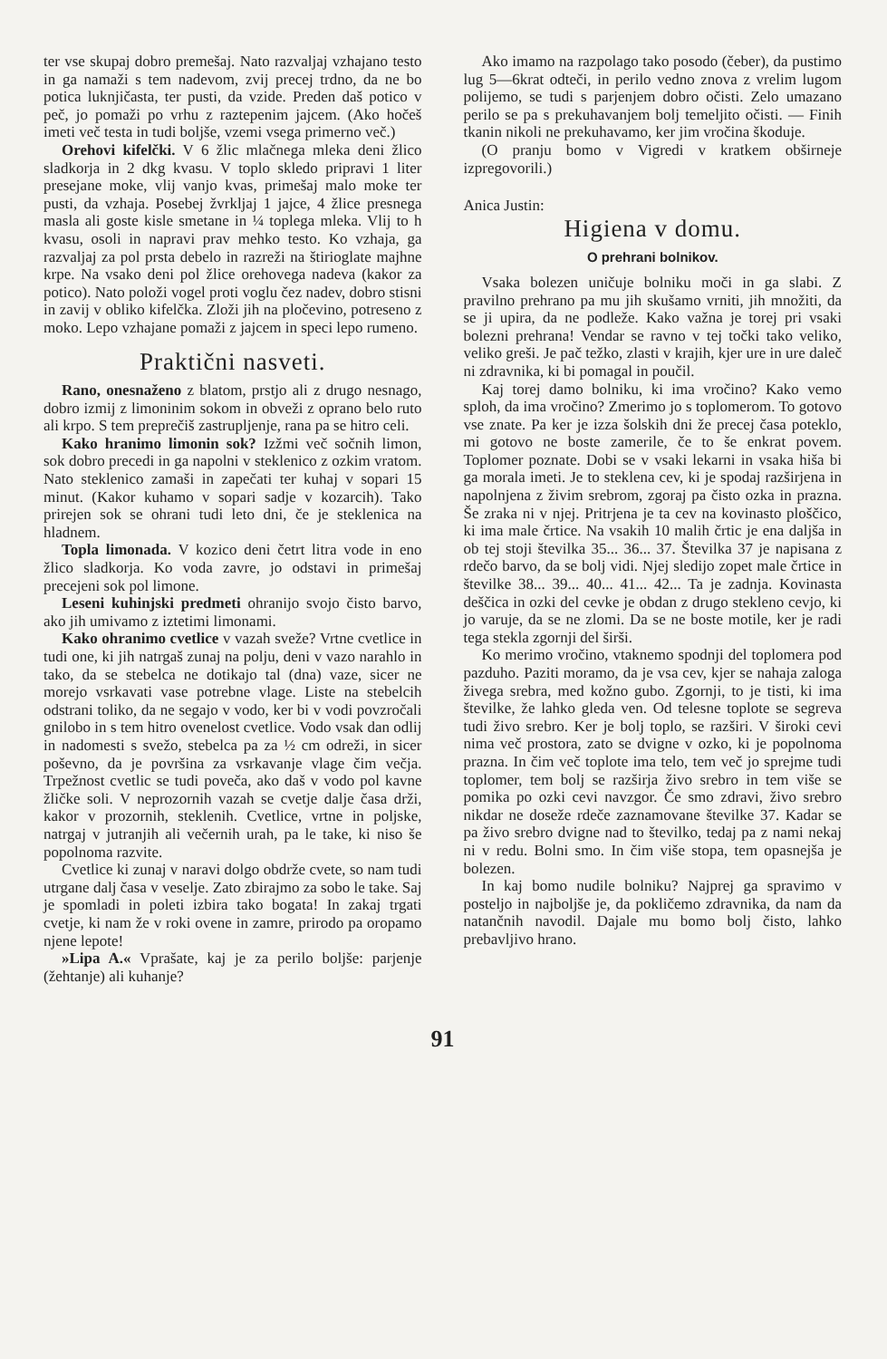ter vse skupaj dobro premešaj. Nato razvaljaj vzhajano testo in ga namaži s tem nadevom, zvij precej trdno, da ne bo potica luknjičasta, ter pusti, da vzide. Preden daš potico v peč, jo pomaži po vrhu z raztepenim jajcem. (Ako hočeš imeti več testa in tudi boljše, vzemi vsega primerno več.)
Orehovi kifelčki. V 6 žlic mlačnega mleka deni žlico sladkorja in 2 dkg kvasu. V toplo skledo pripravi 1 liter presejane moke, vlij vanjo kvas, primešaj malo moke ter pusti, da vzhaja. Posebej žvrkljaj 1 jajce, 4 žlice presnega masla ali goste kisle smetane in ¼ toplega mleka. Vlij to h kvasu, osoli in napravi prav mehko testo. Ko vzhaja, ga razvaljaj za pol prsta debelo in razreži na štirioglate majhne krpe. Na vsako deni pol žlice orehovega nadeva (kakor za potico). Nato položi vogel proti voglu čez nadev, dobro stisni in zavij v obliko kifelčka. Zloži jih na pločevino, potreseno z moko. Lepo vzhajane pomaži z jajcem in speci lepo rumeno.
Praktični nasveti.
Rano, onesnaženo z blatom, prstjo ali z drugo nesnago, dobro izmij z limoninim sokom in obveži z oprano belo ruto ali krpo. S tem preprečiš zastrupljenje, rana pa se hitro celi.
Kako hranimo limonin sok? Izžmi več sočnih limon, sok dobro precedi in ga napolni v steklenico z ozkim vratom. Nato steklenico zamaši in zapečati ter kuhaj v sopari 15 minut. (Kakor kuhamo v sopari sadje v kozarcih). Tako prirejen sok se ohrani tudi leto dni, če je steklenica na hladnem.
Topla limonada. V kozico deni četrt litra vode in eno žlico sladkorja. Ko voda zavre, jo odstavi in primešaj precejeni sok pol limone.
Leseni kuhinjski predmeti ohranijo svojo čisto barvo, ako jih umivamo z iztetimi limonami.
Kako ohranimo cvetlice v vazah sveže? Vrtne cvetlice in tudi one, ki jih natrgaš zunaj na polju, deni v vazo narahlo in tako, da se stebelca ne dotikajo tal (dna) vaze, sicer ne morejo vsrkavati vase potrebne vlage. Liste na stebelcih odstrani toliko, da ne segajo v vodo, ker bi v vodi povzročali gnilobo in s tem hitro ovenelost cvetlice. Vodo vsak dan odlij in nadomesti s svežo, stebelca pa za ½ cm odreži, in sicer poševno, da je površina za vsrkavanje vlage čim večja. Trpežnost cvetlic se tudi poveča, ako daš v vodo pol kavne žličke soli. V neprozornih vazah se cvetje dalje časa drži, kakor v prozornih, steklenih. Cvetlice, vrtne in poljske, natrgaj v jutranjih ali večernih urah, pa le take, ki niso še popolnoma razvite.
Cvetlice ki zunaj v naravi dolgo obdrže cvete, so nam tudi utrgane dalj časa v veselje. Zato zbirajmo za sobo le take. Saj je spomladi in poleti izbira tako bogata! In zakaj trgati cvetje, ki nam že v roki ovene in zamre, prirodo pa oropamo njene lepote!
»Lipa A.« Vprašate, kaj je za perilo boljše: parjenje (žehtanje) ali kuhanje?
Ako imamo na razpolago tako posodo (čeber), da pustimo lug 5—6krat odteči, in perilo vedno znova z vrelim lugom polijemo, se tudi s parjenjem dobro očisti. Zelo umazano perilo se pa s prekuhavanjem bolj temeljito očisti. — Finih tkanin nikoli ne prekuhavamo, ker jim vročina škoduje.
(O pranju bomo v Vigredi v kratkem obširneje izpregovorili.)
Anica Justin:
Higiena v domu.
O prehrani bolnikov.
Vsaka bolezen uničuje bolniku moči in ga slabi. Z pravilno prehrano pa mu jih skušamo vrniti, jih množiti, da se ji upira, da ne podleže. Kako važna je torej pri vsaki bolezni prehrana! Vendar se ravno v tej točki tako veliko, veliko greši. Je pač težko, zlasti v krajih, kjer ure in ure daleč ni zdravnika, ki bi pomagal in poučil.
Kaj torej damo bolniku, ki ima vročino? Kako vemo sploh, da ima vročino? Zmerimo jo s toplomerom. To gotovo vse znate. Pa ker je izza šolskih dni že precej časa poteklo, mi gotovo ne boste zamerile, če to še enkrat povem. Toplomer poznate. Dobi se v vsaki lekarni in vsaka hiša bi ga morala imeti. Je to steklena cev, ki je spodaj razširjena in napolnjena z živim srebrom, zgoraj pa čisto ozka in prazna. Še zraka ni v njej. Pritrjena je ta cev na kovinasto ploščico, ki ima male črtice. Na vsakih 10 malih črtic je ena daljša in ob tej stoji številka 35... 36... 37. Številka 37 je napisana z rdečo barvo, da se bolj vidi. Njej sledijo zopet male črtice in številke 38... 39... 40... 41... 42... Ta je zadnja. Kovinasta deščica in ozki del cevke je obdan z drugo stekleno cevjo, ki jo varuje, da se ne zlomi. Da se ne boste motile, ker je radi tega stekla zgornji del širši.
Ko merimo vročino, vtaknemo spodnji del toplomera pod pazduho. Paziti moramo, da je vsa cev, kjer se nahaja zaloga živega srebra, med kožno gubo. Zgornji, to je tisti, ki ima številke, že lahko gleda ven. Od telesne toplote se segreva tudi živo srebro. Ker je bolj toplo, se razširi. V široki cevi nima več prostora, zato se dvigne v ozko, ki je popolnoma prazna. In čim več toplote ima telo, tem več jo sprejme tudi toplomer, tem bolj se razširja živo srebro in tem više se pomika po ozki cevi navzgor. Če smo zdravi, živo srebro nikdar ne doseže rdeče zaznamovane številke 37. Kadar se pa živo srebro dvigne nad to številko, tedaj pa z nami nekaj ni v redu. Bolni smo. In čim više stopa, tem opasnejša je bolezen.
In kaj bomo nudile bolniku? Najprej ga spravimo v posteljo in najboljše je, da pokličemo zdravnika, da nam da natančnih navodil. Dajale mu bomo bolj čisto, lahko prebavljivo hrano.
91